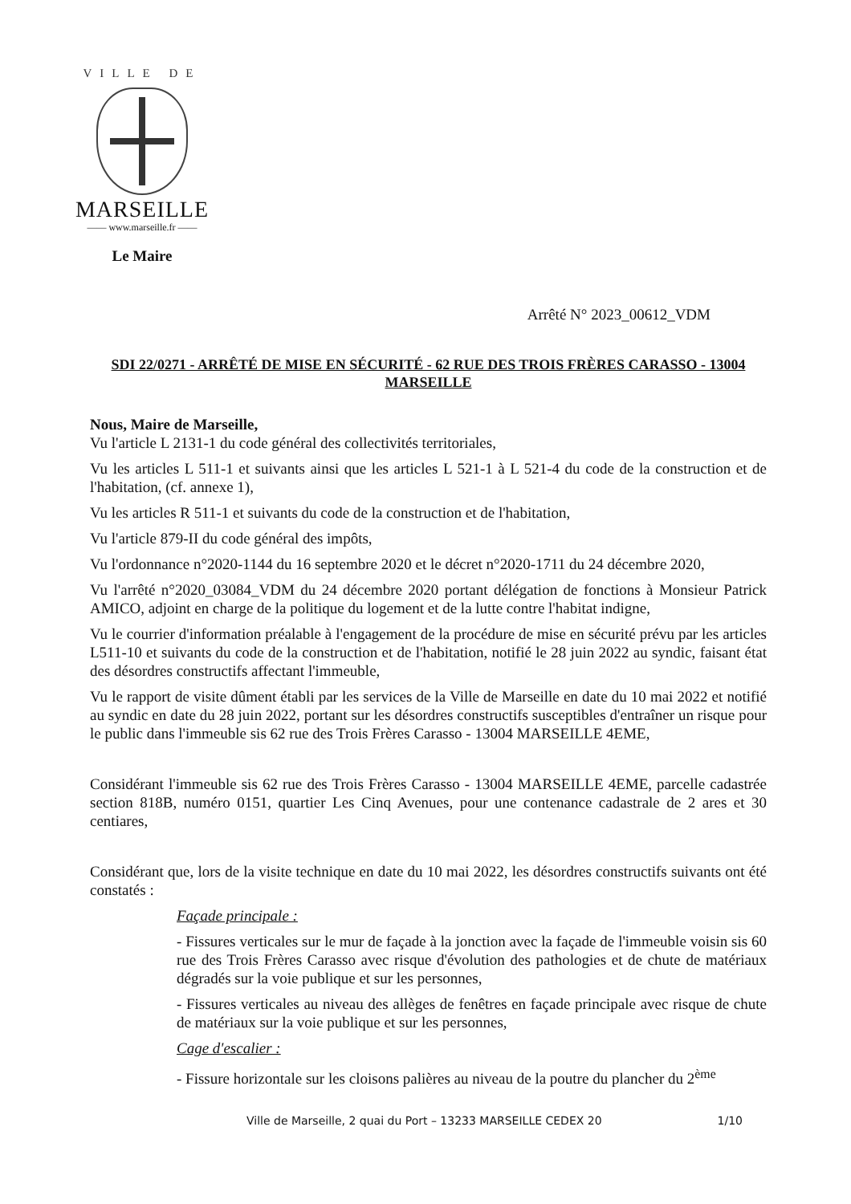VILLE DE
MARSEILLE
—— www.marseille.fr ——
Le Maire
Arrêté N° 2023_00612_VDM
SDI 22/0271 - ARRÊTÉ DE MISE EN SÉCURITÉ - 62 RUE DES TROIS FRÈRES CARASSO - 13004 MARSEILLE
Nous, Maire de Marseille,
Vu l'article L 2131-1 du code général des collectivités territoriales,
Vu les articles L 511-1 et suivants ainsi que les articles L 521-1 à L 521-4 du code de la construction et de l'habitation, (cf. annexe 1),
Vu les articles R 511-1 et suivants du code de la construction et de l'habitation,
Vu l'article 879-II du code général des impôts,
Vu l'ordonnance n°2020-1144 du 16 septembre 2020 et le décret n°2020-1711 du 24 décembre 2020,
Vu l'arrêté n°2020_03084_VDM du 24 décembre 2020 portant délégation de fonctions à Monsieur Patrick AMICO, adjoint en charge de la politique du logement et de la lutte contre l'habitat indigne,
Vu le courrier d'information préalable à l'engagement de la procédure de mise en sécurité prévu par les articles L511-10 et suivants du code de la construction et de l'habitation, notifié le 28 juin 2022 au syndic, faisant état des désordres constructifs affectant l'immeuble,
Vu le rapport de visite dûment établi par les services de la Ville de Marseille en date du 10 mai 2022 et notifié au syndic en date du 28 juin 2022, portant sur les désordres constructifs susceptibles d'entraîner un risque pour le public dans l'immeuble sis 62 rue des Trois Frères Carasso - 13004 MARSEILLE 4EME,
Considérant l'immeuble sis 62 rue des Trois Frères Carasso - 13004 MARSEILLE 4EME, parcelle cadastrée section 818B, numéro 0151, quartier Les Cinq Avenues, pour une contenance cadastrale de 2 ares et 30 centiares,
Considérant que, lors de la visite technique en date du 10 mai 2022, les désordres constructifs suivants ont été constatés :
Façade principale :
- Fissures verticales sur le mur de façade à la jonction avec la façade de l'immeuble voisin sis 60 rue des Trois Frères Carasso avec risque d'évolution des pathologies et de chute de matériaux dégradés sur la voie publique et sur les personnes,
- Fissures verticales au niveau des allèges de fenêtres en façade principale avec risque de chute de matériaux sur la voie publique et sur les personnes,
Cage d'escalier :
- Fissure horizontale sur les cloisons palières au niveau de la poutre du plancher du 2<sup>ème</sup>
Ville de Marseille, 2 quai du Port – 13233 MARSEILLE CEDEX 20 1/10